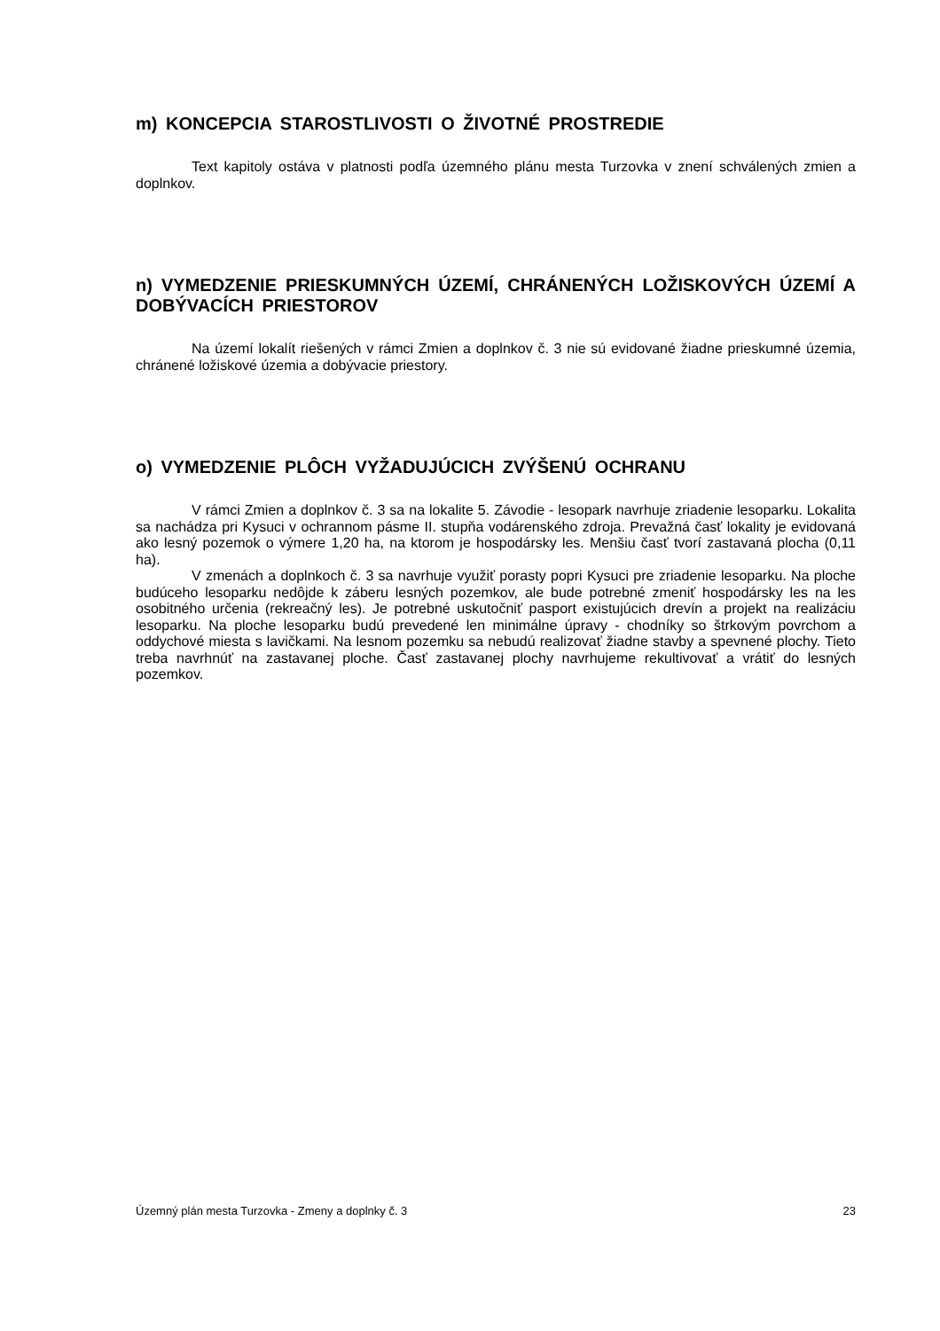m) KONCEPCIA STAROSTLIVOSTI O ŽIVOTNÉ PROSTREDIE
Text kapitoly ostáva v platnosti podľa územného plánu mesta Turzovka v znení schválených zmien a doplnkov.
n) VYMEDZENIE PRIESKUMNÝCH ÚZEMÍ, CHRÁNENÝCH LOŽISKOVÝCH ÚZEMÍ A DOBÝVACÍCH PRIESTOROV
Na území lokalít riešených v rámci Zmien a doplnkov č. 3 nie sú evidované žiadne prieskumné územia, chránené ložiskové územia a dobývacie priestory.
o) VYMEDZENIE PLÔCH VYŽADUJÚCICH ZVÝŠENÚ OCHRANU
V rámci Zmien a doplnkov č. 3 sa na lokalite 5. Závodie - lesopark navrhuje zriadenie lesoparku. Lokalita sa nachádza pri Kysuci v ochrannom pásme II. stupňa vodárenského zdroja. Prevažná časť lokality je evidovaná ako lesný pozemok o výmere 1,20 ha, na ktorom je hospodársky les. Menšiu časť tvorí zastavaná plocha (0,11 ha).
V zmenách a doplnkoch č. 3 sa navrhuje využiť porasty popri Kysuci pre zriadenie lesoparku. Na ploche budúceho lesoparku nedôjde k záberu lesných pozemkov, ale bude potrebné zmeniť hospodársky les na les osobitného určenia (rekreačný les). Je potrebné uskutočniť pasport existujúcich drevín a projekt na realizáciu lesoparku. Na ploche lesoparku budú prevedené len minimálne úpravy - chodníky so štrkovým povrchom a oddychové miesta s lavičkami. Na lesnom pozemku sa nebudú realizovať žiadne stavby a spevnené plochy. Tieto treba navrhnúť na zastavanej ploche. Časť zastavanej plochy navrhujeme rekultivovať a vrátiť do lesných pozemkov.
Územný plán mesta Turzovka - Zmeny a doplnky č. 3 23